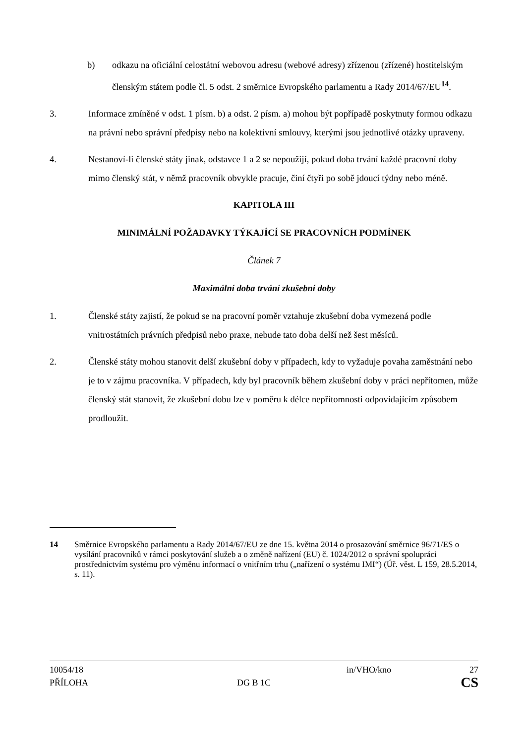b) odkazu na oficiální celostátní webovou adresu (webové adresy) zřízenou (zřízené) hostitelským členským státem podle čl. 5 odst. 2 směrnice Evropského parlamentu a Rady 2014/67/EU<sup>14</sup>.
3. Informace zmíněné v odst. 1 písm. b) a odst. 2 písm. a) mohou být popřípadě poskytnuty formou odkazu na právní nebo správní předpisy nebo na kolektivní smlouvy, kterými jsou jednotlivé otázky upraveny.
4. Nestanoví-li členské státy jinak, odstavce 1 a 2 se nepoužijí, pokud doba trvání každé pracovní doby mimo členský stát, v němž pracovník obvykle pracuje, činí čtyři po sobě jdoucí týdny nebo méně.
KAPITOLA III
MINIMÁLNÍ POŽADAVKY TÝKAJÍCÍ SE PRACOVNÍCH PODMÍNEK
Článek 7
Maximální doba trvání zkušební doby
1. Členské státy zajistí, že pokud se na pracovní poměr vztahuje zkušební doba vymezená podle vnitrostátních právních předpisů nebo praxe, nebude tato doba delší než šest měsíců.
2. Členské státy mohou stanovit delší zkušební doby v případech, kdy to vyžaduje povaha zaměstnání nebo je to v zájmu pracovníka. V případech, kdy byl pracovník během zkušební doby v práci nepřítomen, může členský stát stanovit, že zkušební dobu lze v poměru k délce nepřítomnosti odpovídajícím způsobem prodloužit.
14 Směrnice Evropského parlamentu a Rady 2014/67/EU ze dne 15. května 2014 o prosazování směrnice 96/71/ES o vysílání pracovníků v rámci poskytování služeb a o změně nařízení (EU) č. 1024/2012 o správní spolupráci prostřednictvím systému pro výměnu informací o vnitřním trhu („nařízení o systému IMI“) (Úř. věst. L 159, 28.5.2014, s. 11).
10054/18 in/VHO/kno 27
PŘÍLOHA DG B 1C CS